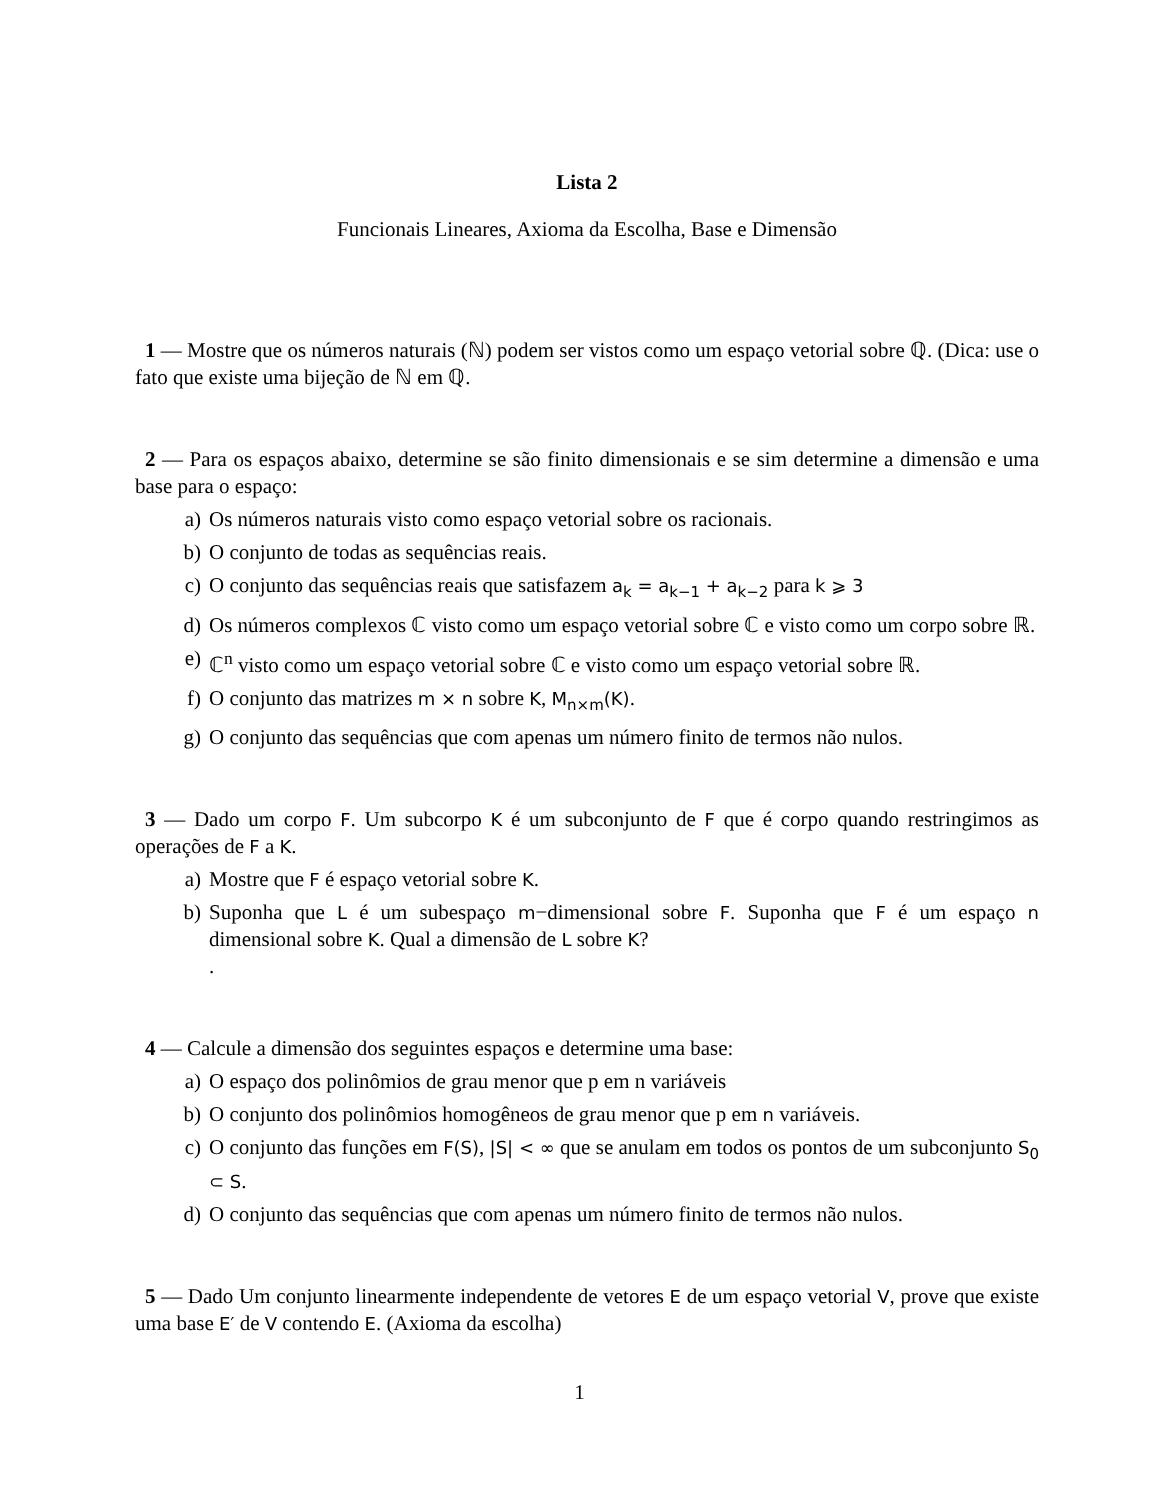Lista 2
Funcionais Lineares, Axioma da Escolha, Base e Dimensão
1 — Mostre que os números naturais (ℕ) podem ser vistos como um espaço vetorial sobre ℚ. (Dica: use o fato que existe uma bijeção de ℕ em ℚ.
2 — Para os espaços abaixo, determine se são finito dimensionais e se sim determine a dimensão e uma base para o espaço:
a) Os números naturais visto como espaço vetorial sobre os racionais.
b) O conjunto de todas as sequências reais.
c) O conjunto das sequências reais que satisfazem a<sub>k</sub> = a<sub>k−1</sub> + a<sub>k−2</sub> para k ⩾ 3
d) Os números complexos ℂ visto como um espaço vetorial sobre ℂ e visto como um corpo sobre ℝ.
e) ℂ<sup>n</sup> visto como um espaço vetorial sobre ℂ e visto como um espaço vetorial sobre ℝ.
f) O conjunto das matrizes m × n sobre K, M<sub>n×m</sub>(K).
g) O conjunto das sequências que com apenas um número finito de termos não nulos.
3 — Dado um corpo F. Um subcorpo K é um subconjunto de F que é corpo quando restringimos as operações de F a K.
a) Mostre que F é espaço vetorial sobre K.
b) Suponha que L é um subespaço m−dimensional sobre F. Suponha que F é um espaço n dimensional sobre K. Qual a dimensão de L sobre K?
.
4 — Calcule a dimensão dos seguintes espaços e determine uma base:
a) O espaço dos polinômios de grau menor que p em n variáveis
b) O conjunto dos polinômios homogêneos de grau menor que p em n variáveis.
c) O conjunto das funções em F(S), |S| < ∞ que se anulam em todos os pontos de um subconjunto S<sub>0</sub> ⊂ S.
d) O conjunto das sequências que com apenas um número finito de termos não nulos.
5 — Dado Um conjunto linearmente independente de vetores E de um espaço vetorial V, prove que existe uma base E′ de V contendo E. (Axioma da escolha)
1